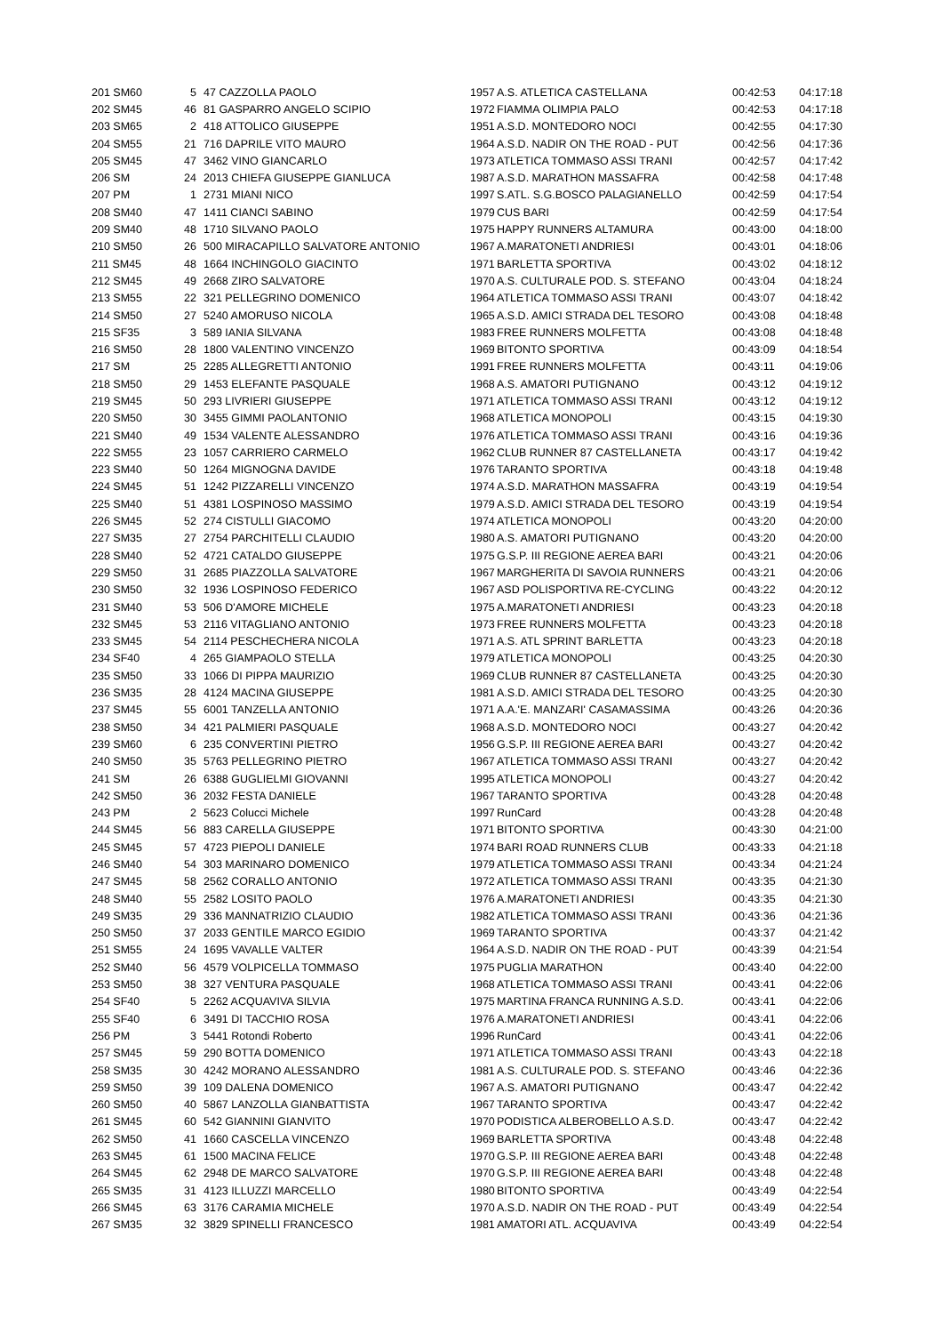| 201 SM60 | 5 | 47 CAZZOLLA PAOLO | 1957 | A.S. ATLETICA CASTELLANA | 00:42:53 | 04:17:18 |
| 202 SM45 | 46 | 81 GASPARRO ANGELO SCIPIO | 1972 | FIAMMA OLIMPIA PALO | 00:42:53 | 04:17:18 |
| 203 SM65 | 2 | 418 ATTOLICO GIUSEPPE | 1951 | A.S.D. MONTEDORO NOCI | 00:42:55 | 04:17:30 |
| 204 SM55 | 21 | 716 DAPRILE VITO MAURO | 1964 | A.S.D. NADIR ON THE ROAD - PUT | 00:42:56 | 04:17:36 |
| 205 SM45 | 47 | 3462 VINO GIANCARLO | 1973 | ATLETICA TOMMASO ASSI TRANI | 00:42:57 | 04:17:42 |
| 206 SM | 24 | 2013 CHIEFA GIUSEPPE GIANLUCA | 1987 | A.S.D. MARATHON MASSAFRA | 00:42:58 | 04:17:48 |
| 207 PM | 1 | 2731 MIANI NICO | 1997 | S.ATL. S.G.BOSCO PALAGIANELLO | 00:42:59 | 04:17:54 |
| 208 SM40 | 47 | 1411 CIANCI SABINO | 1979 | CUS BARI | 00:42:59 | 04:17:54 |
| 209 SM40 | 48 | 1710 SILVANO PAOLO | 1975 | HAPPY RUNNERS ALTAMURA | 00:43:00 | 04:18:00 |
| 210 SM50 | 26 | 500 MIRACAPILLO SALVATORE ANTONIO | 1967 | A.MARATONETI ANDRIESI | 00:43:01 | 04:18:06 |
| 211 SM45 | 48 | 1664 INCHINGOLO GIACINTO | 1971 | BARLETTA SPORTIVA | 00:43:02 | 04:18:12 |
| 212 SM45 | 49 | 2668 ZIRO SALVATORE | 1970 | A.S. CULTURALE POD. S. STEFANO | 00:43:04 | 04:18:24 |
| 213 SM55 | 22 | 321 PELLEGRINO DOMENICO | 1964 | ATLETICA TOMMASO ASSI TRANI | 00:43:07 | 04:18:42 |
| 214 SM50 | 27 | 5240 AMORUSO NICOLA | 1965 | A.S.D. AMICI STRADA DEL TESORO | 00:43:08 | 04:18:48 |
| 215 SF35 | 3 | 589 IANIA SILVANA | 1983 | FREE RUNNERS MOLFETTA | 00:43:08 | 04:18:48 |
| 216 SM50 | 28 | 1800 VALENTINO VINCENZO | 1969 | BITONTO SPORTIVA | 00:43:09 | 04:18:54 |
| 217 SM | 25 | 2285 ALLEGRETTI ANTONIO | 1991 | FREE RUNNERS MOLFETTA | 00:43:11 | 04:19:06 |
| 218 SM50 | 29 | 1453 ELEFANTE PASQUALE | 1968 | A.S. AMATORI PUTIGNANO | 00:43:12 | 04:19:12 |
| 219 SM45 | 50 | 293 LIVRIERI GIUSEPPE | 1971 | ATLETICA TOMMASO ASSI TRANI | 00:43:12 | 04:19:12 |
| 220 SM50 | 30 | 3455 GIMMI PAOLANTONIO | 1968 | ATLETICA MONOPOLI | 00:43:15 | 04:19:30 |
| 221 SM40 | 49 | 1534 VALENTE ALESSANDRO | 1976 | ATLETICA TOMMASO ASSI TRANI | 00:43:16 | 04:19:36 |
| 222 SM55 | 23 | 1057 CARRIERO CARMELO | 1962 | CLUB RUNNER 87 CASTELLANETA | 00:43:17 | 04:19:42 |
| 223 SM40 | 50 | 1264 MIGNOGNA DAVIDE | 1976 | TARANTO SPORTIVA | 00:43:18 | 04:19:48 |
| 224 SM45 | 51 | 1242 PIZZARELLI VINCENZO | 1974 | A.S.D. MARATHON MASSAFRA | 00:43:19 | 04:19:54 |
| 225 SM40 | 51 | 4381 LOSPINOSO MASSIMO | 1979 | A.S.D. AMICI STRADA DEL TESORO | 00:43:19 | 04:19:54 |
| 226 SM45 | 52 | 274 CISTULLI GIACOMO | 1974 | ATLETICA MONOPOLI | 00:43:20 | 04:20:00 |
| 227 SM35 | 27 | 2754 PARCHITELLI CLAUDIO | 1980 | A.S. AMATORI PUTIGNANO | 00:43:20 | 04:20:00 |
| 228 SM40 | 52 | 4721 CATALDO GIUSEPPE | 1975 | G.S.P. III REGIONE AEREA BARI | 00:43:21 | 04:20:06 |
| 229 SM50 | 31 | 2685 PIAZZOLLA SALVATORE | 1967 | MARGHERITA DI SAVOIA RUNNERS | 00:43:21 | 04:20:06 |
| 230 SM50 | 32 | 1936 LOSPINOSO FEDERICO | 1967 | ASD POLISPORTIVA RE-CYCLING | 00:43:22 | 04:20:12 |
| 231 SM40 | 53 | 506 D'AMORE MICHELE | 1975 | A.MARATONETI ANDRIESI | 00:43:23 | 04:20:18 |
| 232 SM45 | 53 | 2116 VITAGLIANO ANTONIO | 1973 | FREE RUNNERS MOLFETTA | 00:43:23 | 04:20:18 |
| 233 SM45 | 54 | 2114 PESCHECHERA NICOLA | 1971 | A.S. ATL SPRINT BARLETTA | 00:43:23 | 04:20:18 |
| 234 SF40 | 4 | 265 GIAMPAOLO STELLA | 1979 | ATLETICA MONOPOLI | 00:43:25 | 04:20:30 |
| 235 SM50 | 33 | 1066 DI PIPPA MAURIZIO | 1969 | CLUB RUNNER 87 CASTELLANETA | 00:43:25 | 04:20:30 |
| 236 SM35 | 28 | 4124 MACINA GIUSEPPE | 1981 | A.S.D. AMICI STRADA DEL TESORO | 00:43:25 | 04:20:30 |
| 237 SM45 | 55 | 6001 TANZELLA ANTONIO | 1971 | A.A.'E. MANZARI' CASAMASSIMA | 00:43:26 | 04:20:36 |
| 238 SM50 | 34 | 421 PALMIERI PASQUALE | 1968 | A.S.D. MONTEDORO NOCI | 00:43:27 | 04:20:42 |
| 239 SM60 | 6 | 235 CONVERTINI PIETRO | 1956 | G.S.P. III REGIONE AEREA BARI | 00:43:27 | 04:20:42 |
| 240 SM50 | 35 | 5763 PELLEGRINO PIETRO | 1967 | ATLETICA TOMMASO ASSI TRANI | 00:43:27 | 04:20:42 |
| 241 SM | 26 | 6388 GUGLIELMI GIOVANNI | 1995 | ATLETICA MONOPOLI | 00:43:27 | 04:20:42 |
| 242 SM50 | 36 | 2032 FESTA DANIELE | 1967 | TARANTO SPORTIVA | 00:43:28 | 04:20:48 |
| 243 PM | 2 | 5623 Colucci Michele | 1997 | RunCard | 00:43:28 | 04:20:48 |
| 244 SM45 | 56 | 883 CARELLA GIUSEPPE | 1971 | BITONTO SPORTIVA | 00:43:30 | 04:21:00 |
| 245 SM45 | 57 | 4723 PIEPOLI DANIELE | 1974 | BARI ROAD RUNNERS CLUB | 00:43:33 | 04:21:18 |
| 246 SM40 | 54 | 303 MARINARO DOMENICO | 1979 | ATLETICA TOMMASO ASSI TRANI | 00:43:34 | 04:21:24 |
| 247 SM45 | 58 | 2562 CORALLO ANTONIO | 1972 | ATLETICA TOMMASO ASSI TRANI | 00:43:35 | 04:21:30 |
| 248 SM40 | 55 | 2582 LOSITO PAOLO | 1976 | A.MARATONETI ANDRIESI | 00:43:35 | 04:21:30 |
| 249 SM35 | 29 | 336 MANNATRIZIO CLAUDIO | 1982 | ATLETICA TOMMASO ASSI TRANI | 00:43:36 | 04:21:36 |
| 250 SM50 | 37 | 2033 GENTILE MARCO EGIDIO | 1969 | TARANTO SPORTIVA | 00:43:37 | 04:21:42 |
| 251 SM55 | 24 | 1695 VAVALLE VALTER | 1964 | A.S.D. NADIR ON THE ROAD - PUT | 00:43:39 | 04:21:54 |
| 252 SM40 | 56 | 4579 VOLPICELLA TOMMASO | 1975 | PUGLIA MARATHON | 00:43:40 | 04:22:00 |
| 253 SM50 | 38 | 327 VENTURA PASQUALE | 1968 | ATLETICA TOMMASO ASSI TRANI | 00:43:41 | 04:22:06 |
| 254 SF40 | 5 | 2262 ACQUAVIVA SILVIA | 1975 | MARTINA FRANCA RUNNING A.S.D. | 00:43:41 | 04:22:06 |
| 255 SF40 | 6 | 3491 DI TACCHIO ROSA | 1976 | A.MARATONETI ANDRIESI | 00:43:41 | 04:22:06 |
| 256 PM | 3 | 5441 Rotondi Roberto | 1996 | RunCard | 00:43:41 | 04:22:06 |
| 257 SM45 | 59 | 290 BOTTA DOMENICO | 1971 | ATLETICA TOMMASO ASSI TRANI | 00:43:43 | 04:22:18 |
| 258 SM35 | 30 | 4242 MORANO ALESSANDRO | 1981 | A.S. CULTURALE POD. S. STEFANO | 00:43:46 | 04:22:36 |
| 259 SM50 | 39 | 109 DALENA DOMENICO | 1967 | A.S. AMATORI PUTIGNANO | 00:43:47 | 04:22:42 |
| 260 SM50 | 40 | 5867 LANZOLLA GIANBATTISTA | 1967 | TARANTO SPORTIVA | 00:43:47 | 04:22:42 |
| 261 SM45 | 60 | 542 GIANNINI GIANVITO | 1970 | PODISTICA ALBEROBELLO A.S.D. | 00:43:47 | 04:22:42 |
| 262 SM50 | 41 | 1660 CASCELLA VINCENZO | 1969 | BARLETTA SPORTIVA | 00:43:48 | 04:22:48 |
| 263 SM45 | 61 | 1500 MACINA FELICE | 1970 | G.S.P. III REGIONE AEREA BARI | 00:43:48 | 04:22:48 |
| 264 SM45 | 62 | 2948 DE MARCO SALVATORE | 1970 | G.S.P. III REGIONE AEREA BARI | 00:43:48 | 04:22:48 |
| 265 SM35 | 31 | 4123 ILLUZZI MARCELLO | 1980 | BITONTO SPORTIVA | 00:43:49 | 04:22:54 |
| 266 SM45 | 63 | 3176 CARAMIA MICHELE | 1970 | A.S.D. NADIR ON THE ROAD - PUT | 00:43:49 | 04:22:54 |
| 267 SM35 | 32 | 3829 SPINELLI FRANCESCO | 1981 | AMATORI ATL. ACQUAVIVA | 00:43:49 | 04:22:54 |